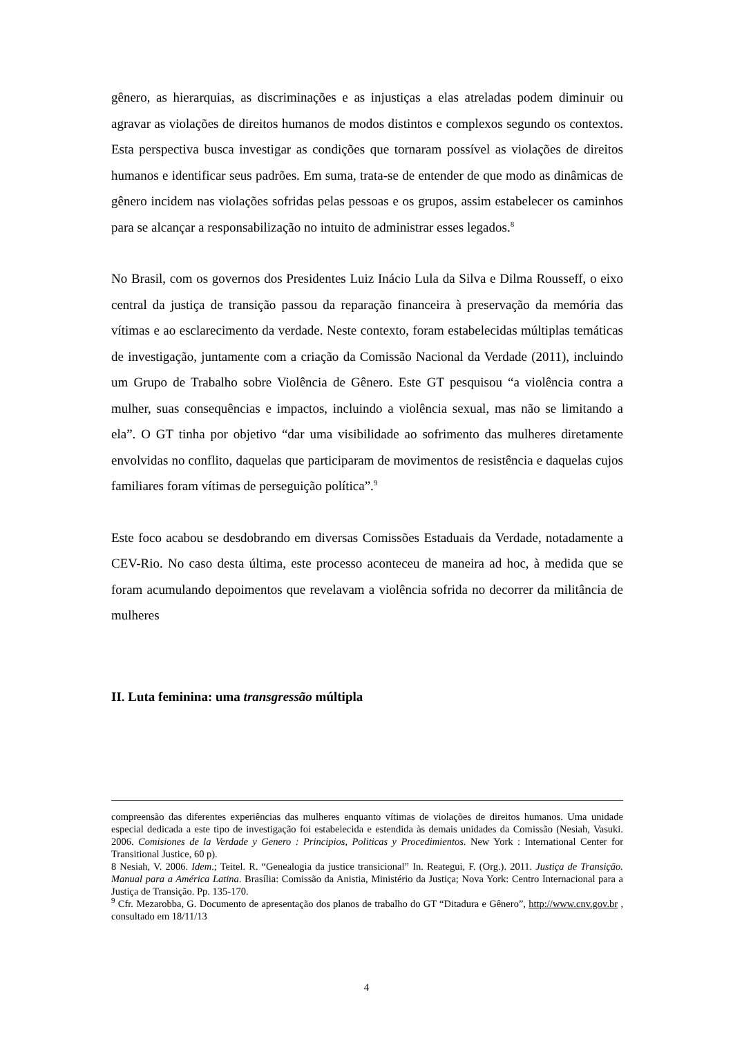gênero, as hierarquias, as discriminações e as injustiças a elas atreladas podem diminuir ou agravar as violações de direitos humanos de modos distintos e complexos segundo os contextos. Esta perspectiva busca investigar as condições que tornaram possível as violações de direitos humanos e identificar seus padrões. Em suma, trata-se de entender de que modo as dinâmicas de gênero incidem nas violações sofridas pelas pessoas e os grupos, assim estabelecer os caminhos para se alcançar a responsabilização no intuito de administrar esses legados.<sup>8</sup>
No Brasil, com os governos dos Presidentes Luiz Inácio Lula da Silva e Dilma Rousseff, o eixo central da justiça de transição passou da reparação financeira à preservação da memória das vítimas e ao esclarecimento da verdade. Neste contexto, foram estabelecidas múltiplas temáticas de investigação, juntamente com a criação da Comissão Nacional da Verdade (2011), incluindo um Grupo de Trabalho sobre Violência de Gênero. Este GT pesquisou “a violência contra a mulher, suas consequências e impactos, incluindo a violência sexual, mas não se limitando a ela”. O GT tinha por objetivo “dar uma visibilidade ao sofrimento das mulheres diretamente envolvidas no conflito, daquelas que participaram de movimentos de resistência e daquelas cujos familiares foram vítimas de perseguição política”.<sup>9</sup>
Este foco acabou se desdobrando em diversas Comissões Estaduais da Verdade, notadamente a CEV-Rio. No caso desta última, este processo aconteceu de maneira ad hoc, à medida que se foram acumulando depoimentos que revelavam a violência sofrida no decorrer da militância de mulheres
II. Luta feminina: uma transgressão múltipla
compreensão das diferentes experiências das mulheres enquanto vítimas de violações de direitos humanos. Uma unidade especial dedicada a este tipo de investigação foi estabelecida e estendida às demais unidades da Comissão (Nesiah, Vasuki. 2006. Comisiones de la Verdade y Genero : Principios, Politicas y Procedimientos. New York : International Center for Transitional Justice, 60 p).
8 Nesiah, V. 2006. Idem.; Teitel. R. “Genealogia da justice transicional” In. Reategui, F. (Org.). 2011. Justiça de Transição. Manual para a América Latina. Brasília: Comissão da Anistia, Ministério da Justiça; Nova York: Centro Internacional para a Justiça de Transição. Pp. 135-170.
<sup>9</sup> Cfr. Mezarobba, G. Documento de apresentação dos planos de trabalho do GT “Ditadura e Gênero”, http://www.cnv.gov.br , consultado em 18/11/13
4